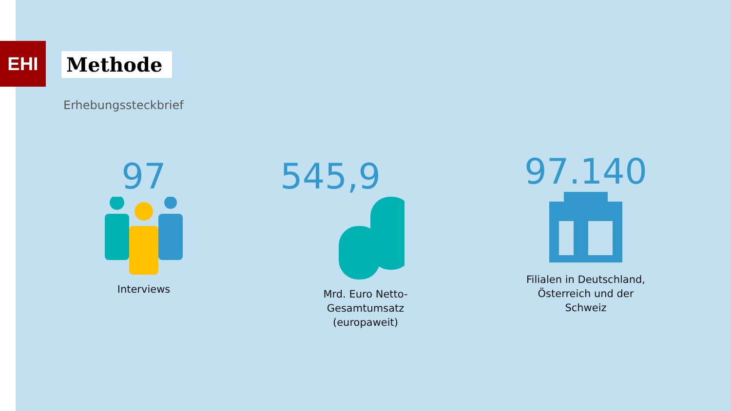EHI Methode
Erhebungssteckbrief
97
Interviews
545,9
Mrd. Euro Netto-
Gesamtumsatz
(europaweit)
97.140
Filialen in Deutschland,
Österreich und der
Schweiz